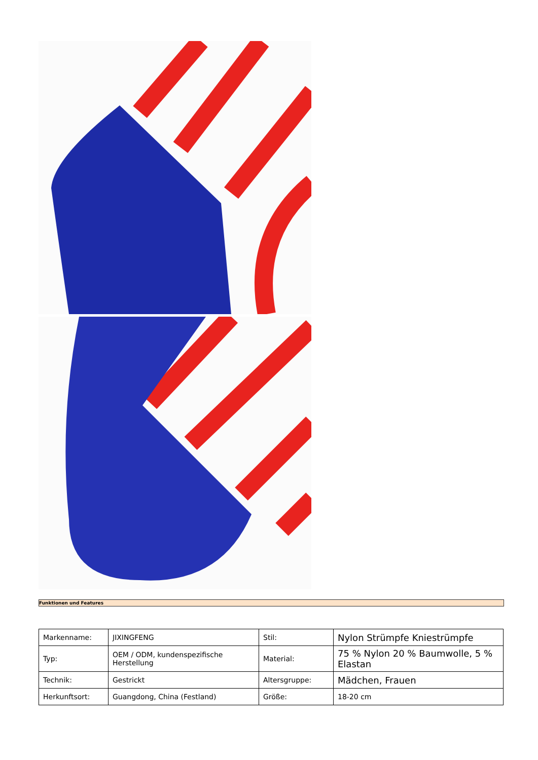Funktionen und Features
| Markenname: | JIXINGFENG | Stil: | Nylon Strümpfe Kniestrümpfe |
| Typ: | OEM / ODM, kundenspezifische Herstellung | Material: | 75 % Nylon 20 % Baumwolle, 5 % Elastan |
| Technik: | Gestrickt | Altersgruppe: | Mädchen, Frauen |
| Herkunftsort: | Guangdong, China (Festland) | Größe: | 18-20 cm |